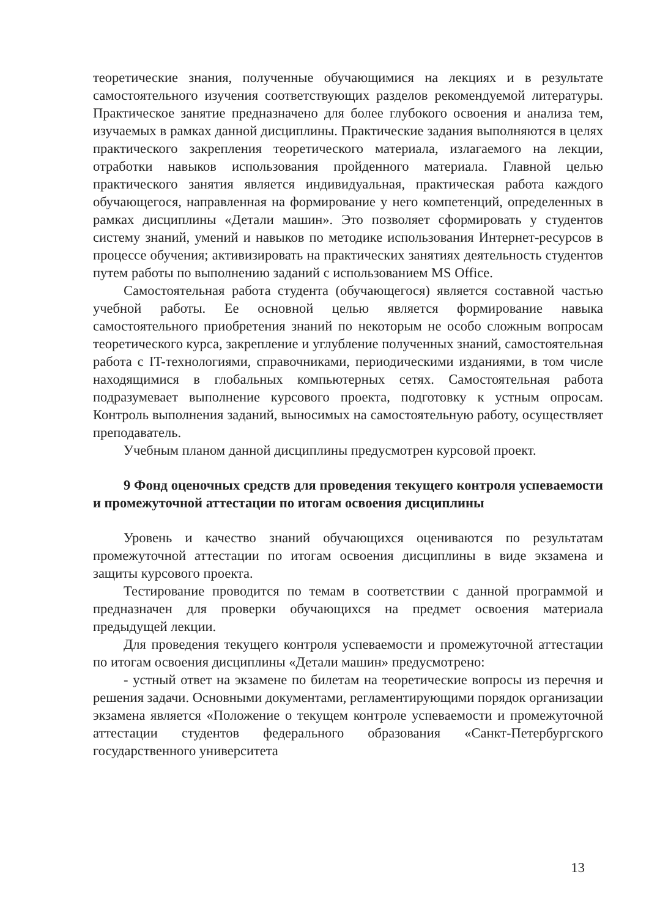теоретические знания, полученные обучающимися на лекциях и в результате самостоятельного изучения соответствующих разделов рекомендуемой литературы. Практическое занятие предназначено для более глубокого освоения и анализа тем, изучаемых в рамках данной дисциплины. Практические задания выполняются в целях практического закрепления теоретического материала, излагаемого на лекции, отработки навыков использования пройденного материала. Главной целью практического занятия является индивидуальная, практическая работа каждого обучающегося, направленная на формирование у него компетенций, определенных в рамках дисциплины «Детали машин». Это позволяет сформировать у студентов систему знаний, умений и навыков по методике использования Интернет-ресурсов в процессе обучения; активизировать на практических занятиях деятельность студентов путем работы по выполнению заданий с использованием MS Office.
Самостоятельная работа студента (обучающегося) является составной частью учебной работы. Ее основной целью является формирование навыка самостоятельного приобретения знаний по некоторым не особо сложным вопросам теоретического курса, закрепление и углубление полученных знаний, самостоятельная работа с IT-технологиями, справочниками, периодическими изданиями, в том числе находящимися в глобальных компьютерных сетях. Самостоятельная работа подразумевает выполнение курсового проекта, подготовку к устным опросам. Контроль выполнения заданий, выносимых на самостоятельную работу, осуществляет преподаватель.
Учебным планом данной дисциплины предусмотрен курсовой проект.
9 Фонд оценочных средств для проведения текущего контроля успеваемости и промежуточной аттестации по итогам освоения дисциплины
Уровень и качество знаний обучающихся оцениваются по результатам промежуточной аттестации по итогам освоения дисциплины в виде экзамена и защиты курсового проекта.
Тестирование проводится по темам в соответствии с данной программой и предназначен для проверки обучающихся на предмет освоения материала предыдущей лекции.
Для проведения текущего контроля успеваемости и промежуточной аттестации по итогам освоения дисциплины «Детали машин» предусмотрено:
- устный ответ на экзамене по билетам на теоретические вопросы из перечня и решения задачи. Основными документами, регламентирующими порядок организации экзамена является «Положение о текущем контроле успеваемости и промежуточной аттестации студентов федерального образования «Санкт-Петербургского государственного университета
13